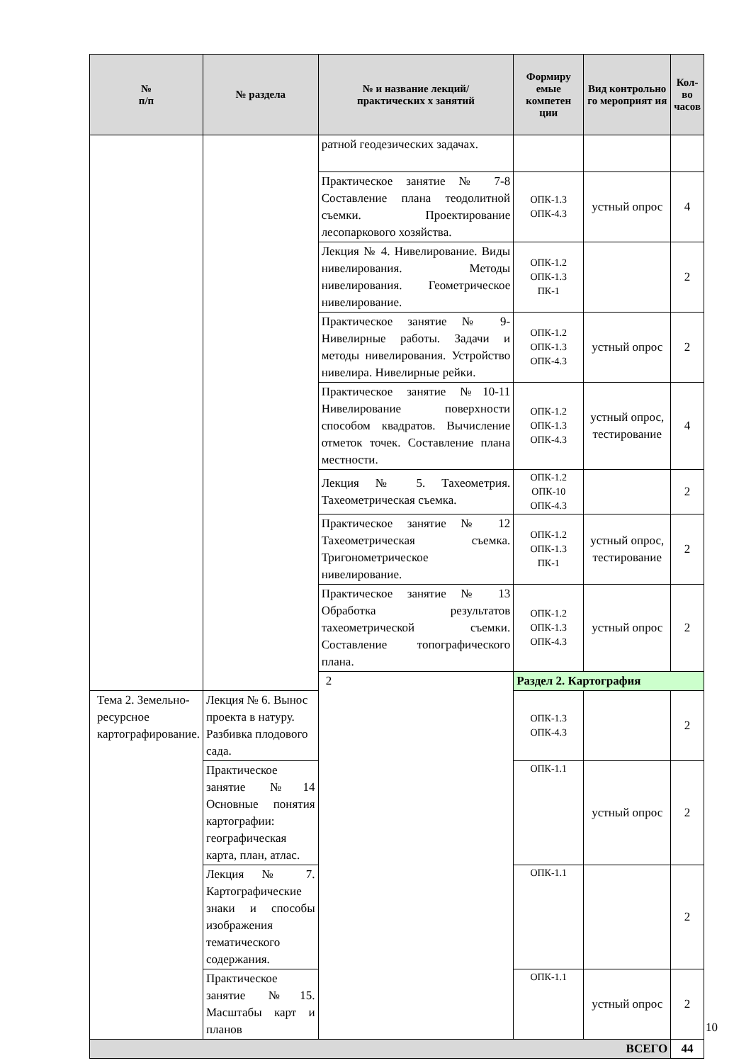| № п/п | № раздела | № и название лекций/ практических х занятий | Формиру емые компетен ции | Вид контрольно го мероприят ия | Кол-во часов |
| --- | --- | --- | --- | --- | --- |
| | | ратной геодезических задачах. | | | |
| | | Практическое занятие № 7-8 Составление плана теодолитной съемки. Проектирование лесопаркового хозяйства. | ОПК-1.3 ОПК-4.3 | устный опрос | 4 |
| | | Лекция № 4. Нивелирование. Виды нивелирования. Методы нивелирования. Геометрическое нивелирование. | ОПК-1.2 ОПК-1.3 ПК-1 | | 2 |
| | | Практическое занятие № 9-Нивелирные работы. Задачи и методы нивелирования. Устройство нивелира. Нивелирные рейки. | ОПК-1.2 ОПК-1.3 ОПК-4.3 | устный опрос | 2 |
| | | Практическое занятие №10-11 Нивелирование поверхности способом квадратов. Вычисление отметок точек. Составление плана местности. | ОПК-1.2 ОПК-1.3 ОПК-4.3 | устный опрос, тестирование | 4 |
| | | Лекция № 5. Тахеометрия. Тахеометрическая съемка. | ОПК-1.2 ОПК-10 ОПК-4.3 | | 2 |
| | | Практическое занятие № 12 Тахеометрическая съемка. Тригонометрическое нивелирование. | ОПК-1.2 ОПК-1.3 ПК-1 | устный опрос, тестирование | 2 |
| | | Практическое занятие № 13 Обработка результатов тахеометрической съемки. Составление топографического плана. | ОПК-1.2 ОПК-1.3 ОПК-4.3 | устный опрос | 2 |
| | | 2 | Раздел 2. Картография | | |
| Тема 2. Земельно-ресурсное картографирование. | Лекция № 6. Вынос проекта в натуру. Разбивка плодового сада. | | ОПК-1.3 ОПК-4.3 | | 2 |
| | Практическое занятие №14 Основные понятия картографии: географическая карта, план, атлас. | | ОПК-1.1 | устный опрос | 2 |
| | Лекция № 7. Картографические знаки и способы изображения тематического содержания. | | ОПК-1.1 | | 2 |
| | Практическое занятие №15. Масштабы карт и планов | | ОПК-1.1 | устный опрос | 2 |
| ВСЕГО | | | | | 44 |
10